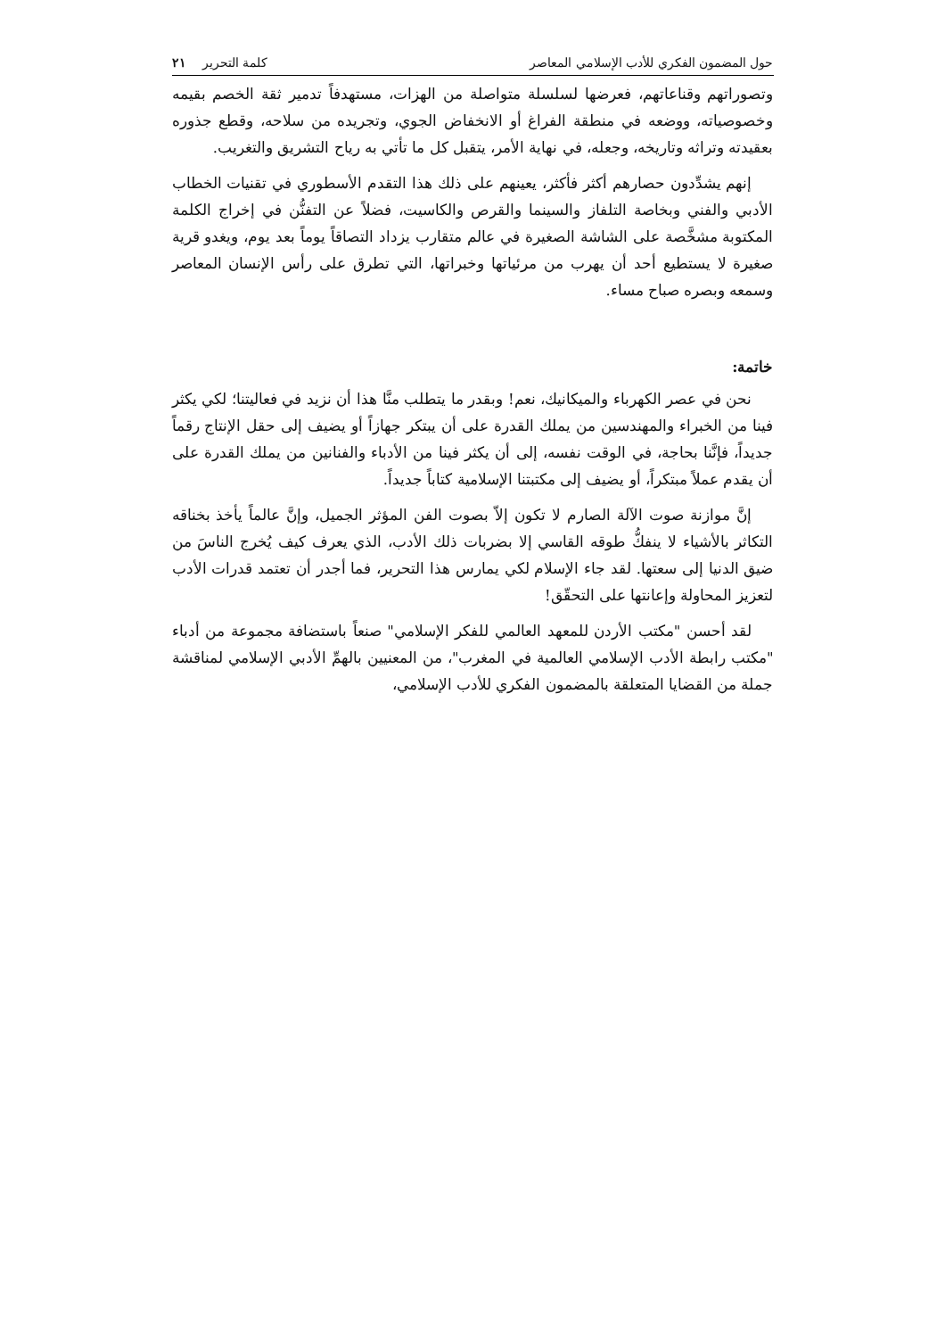حول المضمون الفكري للأدب الإسلامي المعاصر كلمة التحرير ٢١
وتصوراتهم وقناعاتهم، فعرضها لسلسلة متواصلة من الهزات، مستهدفاً تدمير ثقة الخصم بقيمه وخصوصياته، ووضعه في منطقة الفراغ أو الانخفاض الجوي، وتجريده من سلاحه، وقطع جذوره بعقيدته وتراثه وتاريخه، وجعله، في نهاية الأمر، يتقبل كل ما تأتي به رياح التشريق والتغريب.
إنهم يشدِّدون حصارهم أكثر فأكثر، يعينهم على ذلك هذا التقدم الأسطوري في تقنيات الخطاب الأدبي والفني وبخاصة التلفاز والسينما والقرص والكاسيت، فضلاً عن التفنُّن في إخراج الكلمة المكتوبة مشخَّصة على الشاشة الصغيرة في عالم متقارب يزداد التصاقاً يوماً بعد يوم، ويغدو قرية صغيرة لا يستطيع أحد أن يهرب من مرئياتها وخبراتها، التي تطرق على رأس الإنسان المعاصر وسمعه وبصره صباح مساء.
خاتمة:
نحن في عصر الكهرباء والميكانيك، نعم! وبقدر ما يتطلب منَّا هذا أن نزيد في فعاليتنا؛ لكي يكثر فينا من الخبراء والمهندسين من يملك القدرة على أن يبتكر جهازاً أو يضيف إلى حقل الإنتاج رقماً جديداً، فإنَّنا بحاجة، في الوقت نفسه، إلى أن يكثر فينا من الأدباء والفنانين من يملك القدرة على أن يقدم عملاً مبتكراً، أو يضيف إلى مكتبتنا الإسلامية كتاباً جديداً.
إنَّ موازنة صوت الآلة الصارم لا تكون إلاّ بصوت الفن المؤثر الجميل، وإنَّ عالماً يأخذ بخناقه التكاثر بالأشياء لا ينفكُّ طوقه القاسي إلا بضربات ذلك الأدب، الذي يعرف كيف يُخرج الناسَ من ضيق الدنيا إلى سعتها. لقد جاء الإسلام لكي يمارس هذا التحرير، فما أجدر أن تعتمد قدرات الأدب لتعزيز المحاولة وإعانتها على التحقّق!
لقد أحسن "مكتب الأردن للمعهد العالمي للفكر الإسلامي" صنعاً باستضافة مجموعة من أدباء "مكتب رابطة الأدب الإسلامي العالمية في المغرب"، من المعنيين بالهمِّ الأدبي الإسلامي لمناقشة جملة من القضايا المتعلقة بالمضمون الفكري للأدب الإسلامي،